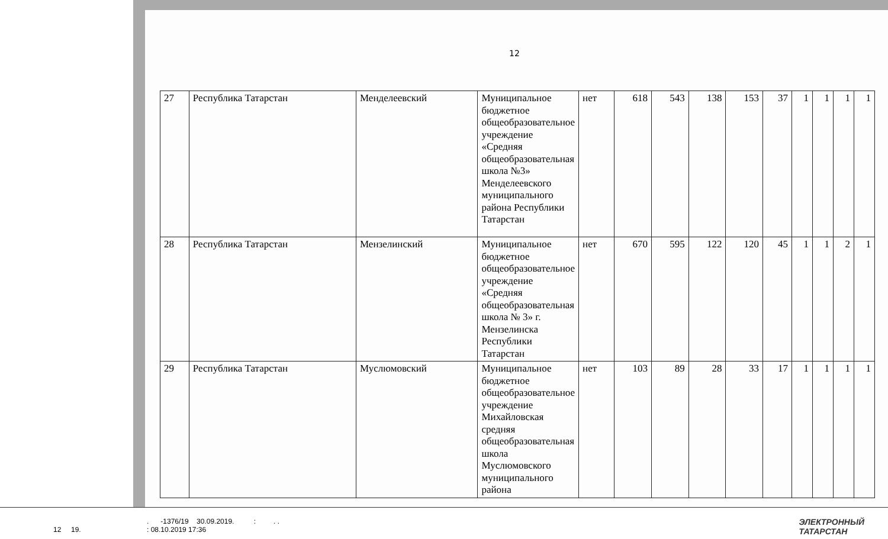12
| 27 | Республика Татарстан | Менделеевский | Муниципальное бюджетное общеобразовательное учреждение «Средняя общеобразовательная школа №3» Менделеевского муниципального района Республики Татарстан | нет | 618 | 543 | 138 | 153 | 37 | 1 | 1 | 1 | 1 |
| 28 | Республика Татарстан | Мензелинский | Муниципальное бюджетное общеобразовательное учреждение «Средняя общеобразовательная школа № 3» г. Мензелинска Республики Татарстан | нет | 670 | 595 | 122 | 120 | 45 | 1 | 1 | 2 | 1 |
| 29 | Республика Татарстан | Муслюмовский | Муниципальное бюджетное общеобразовательное учреждение Михайловская средняя общеобразовательная школа Муслюмовского муниципального района | нет | 103 | 89 | 28 | 33 | 17 | 1 | 1 | 1 | 1 |
12 19.
. -1376/19 30.09.2019. : . .
: 08.10.2019 17:36
ЭЛЕКТРОННЫЙ
ТАТАРСТАН